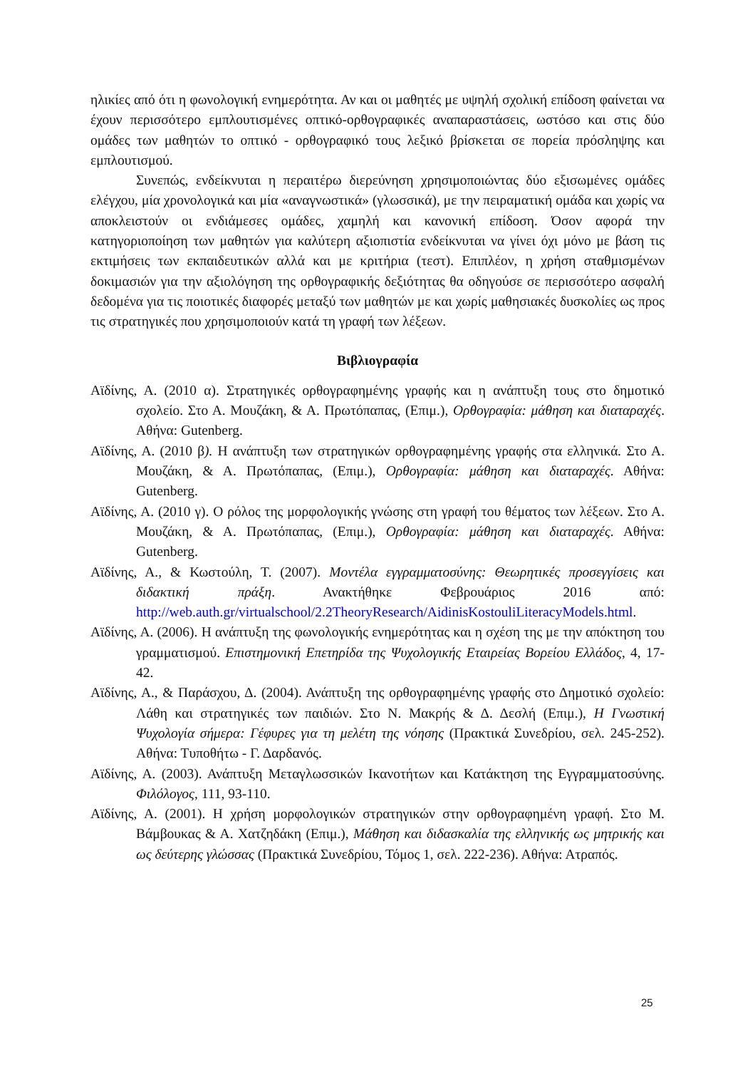ηλικίες από ότι η φωνολογική ενημερότητα. Αν και οι μαθητές με υψηλή σχολική επίδοση φαίνεται να έχουν περισσότερο εμπλουτισμένες οπτικό-ορθογραφικές αναπαραστάσεις, ωστόσο και στις δύο ομάδες των μαθητών το οπτικό - ορθογραφικό τους λεξικό βρίσκεται σε πορεία πρόσληψης και εμπλουτισμού.
Συνεπώς, ενδείκνυται η περαιτέρω διερεύνηση χρησιμοποιώντας δύο εξισωμένες ομάδες ελέγχου, μία χρονολογικά και μία «αναγνωστικά» (γλωσσικά), με την πειραματική ομάδα και χωρίς να αποκλειστούν οι ενδιάμεσες ομάδες, χαμηλή και κανονική επίδοση. Όσον αφορά την κατηγοριοποίηση των μαθητών για καλύτερη αξιοπιστία ενδείκνυται να γίνει όχι μόνο με βάση τις εκτιμήσεις των εκπαιδευτικών αλλά και με κριτήρια (τεστ). Επιπλέον, η χρήση σταθμισμένων δοκιμασιών για την αξιολόγηση της ορθογραφικής δεξιότητας θα οδηγούσε σε περισσότερο ασφαλή δεδομένα για τις ποιοτικές διαφορές μεταξύ των μαθητών με και χωρίς μαθησιακές δυσκολίες ως προς τις στρατηγικές που χρησιμοποιούν κατά τη γραφή των λέξεων.
Βιβλιογραφία
Αϊδίνης, Α. (2010 α). Στρατηγικές ορθογραφημένης γραφής και η ανάπτυξη τους στο δημοτικό σχολείο. Στο Α. Μουζάκη, & Α. Πρωτόπαπας, (Επιμ.), Ορθογραφία: μάθηση και διαταραχές. Αθήνα: Gutenberg.
Αϊδίνης, Α. (2010 β). Η ανάπτυξη των στρατηγικών ορθογραφημένης γραφής στα ελληνικά. Στο Α. Μουζάκη, & Α. Πρωτόπαπας, (Επιμ.), Ορθογραφία: μάθηση και διαταραχές. Αθήνα: Gutenberg.
Αϊδίνης, Α. (2010 γ). Ο ρόλος της μορφολογικής γνώσης στη γραφή του θέματος των λέξεων. Στο Α. Μουζάκη, & Α. Πρωτόπαπας, (Επιμ.), Ορθογραφία: μάθηση και διαταραχές. Αθήνα: Gutenberg.
Αϊδίνης, Α., & Κωστούλη, Τ. (2007). Μοντέλα εγγραμματοσύνης: Θεωρητικές προσεγγίσεις και διδακτική πράξη. Ανακτήθηκε Φεβρουάριος 2016 από: http://web.auth.gr/virtualschool/2.2TheoryResearch/AidinisKostouliLiteracyModels.html.
Αϊδίνης, Α. (2006). Η ανάπτυξη της φωνολογικής ενημερότητας και η σχέση της με την απόκτηση του γραμματισμού. Επιστημονική Επετηρίδα της Ψυχολογικής Εταιρείας Βορείου Ελλάδος, 4, 17-42.
Αϊδίνης, Α., & Παράσχου, Δ. (2004). Ανάπτυξη της ορθογραφημένης γραφής στο Δημοτικό σχολείο: Λάθη και στρατηγικές των παιδιών. Στο Ν. Μακρής & Δ. Δεσλή (Επιμ.), Η Γνωστική Ψυχολογία σήμερα: Γέφυρες για τη μελέτη της νόησης (Πρακτικά Συνεδρίου, σελ. 245-252). Αθήνα: Τυποθήτω - Γ. Δαρδανός.
Αϊδίνης, Α. (2003). Ανάπτυξη Μεταγλωσσικών Ικανοτήτων και Κατάκτηση της Εγγραμματοσύνης. Φιλόλογος, 111, 93-110.
Αϊδίνης, Α. (2001). Η χρήση μορφολογικών στρατηγικών στην ορθογραφημένη γραφή. Στο Μ. Βάμβουκας & Α. Χατζηδάκη (Επιμ.), Μάθηση και διδασκαλία της ελληνικής ως μητρικής και ως δεύτερης γλώσσας (Πρακτικά Συνεδρίου, Τόμος 1, σελ. 222-236). Αθήνα: Ατραπός.
25